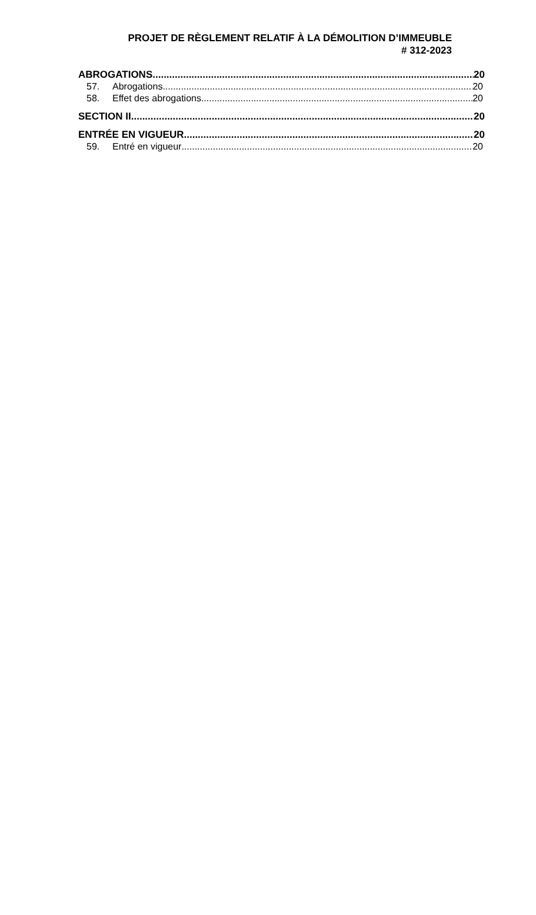PROJET DE RÈGLEMENT RELATIF À LA DÉMOLITION D’IMMEUBLE
# 312-2023
ABROGATIONS 20
57. Abrogations 20
58. Effet des abrogations 20
SECTION II 20
ENTRÉE EN VIGUEUR 20
59. Entré en vigueur 20